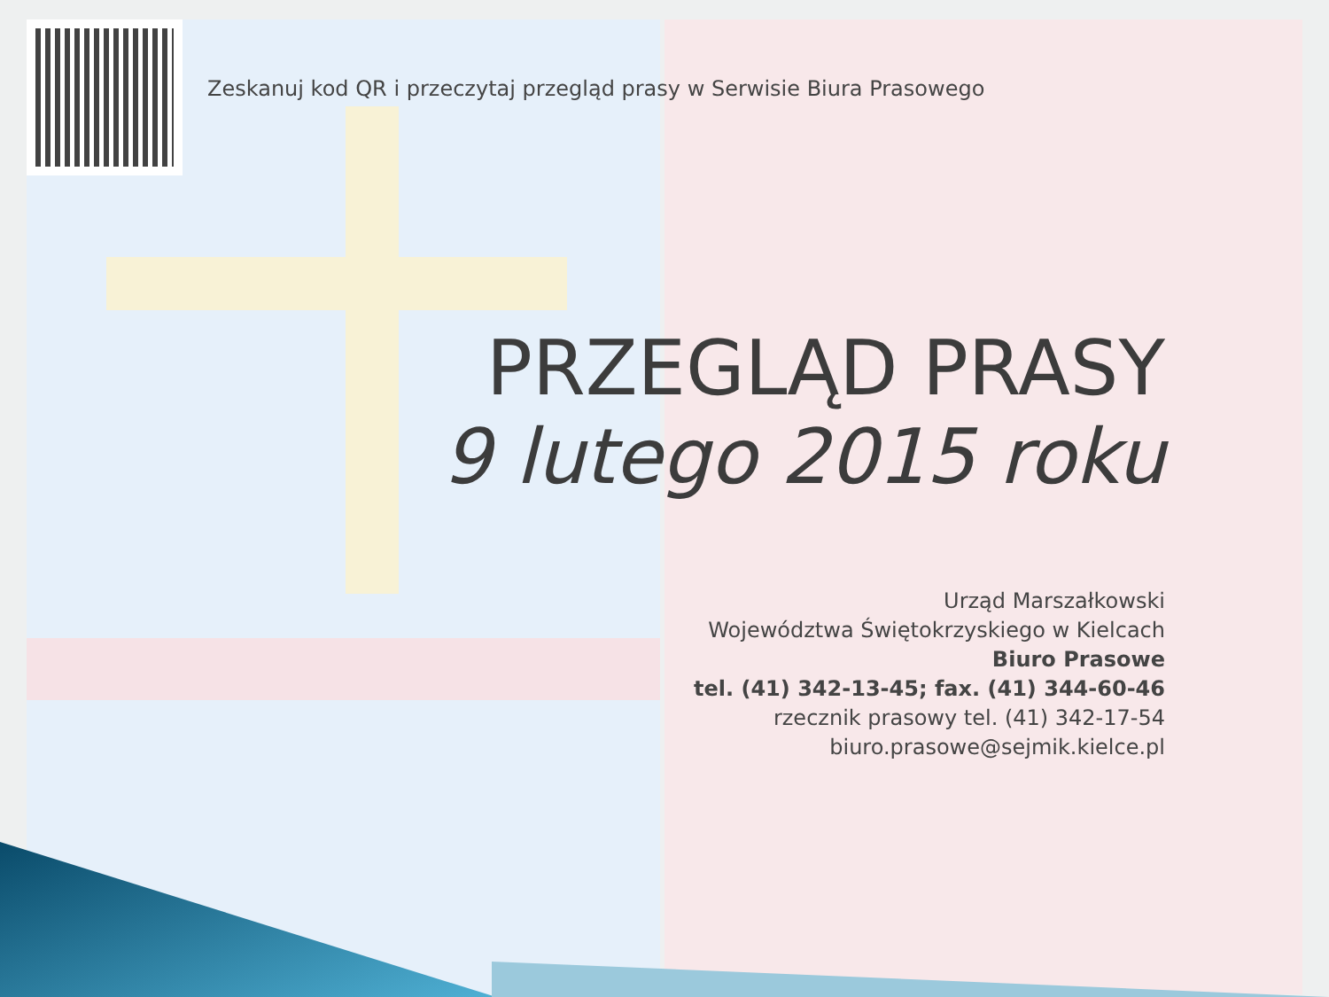Zeskanuj kod QR i przeczytaj przegląd prasy w Serwisie Biura Prasowego
PRZEGLĄD PRASY
9 lutego 2015 roku
Urząd Marszałkowski
Województwa Świętokrzyskiego w Kielcach
Biuro Prasowe
tel. (41) 342-13-45; fax. (41) 344-60-46
rzecznik prasowy tel. (41) 342-17-54
biuro.prasowe@sejmik.kielce.pl